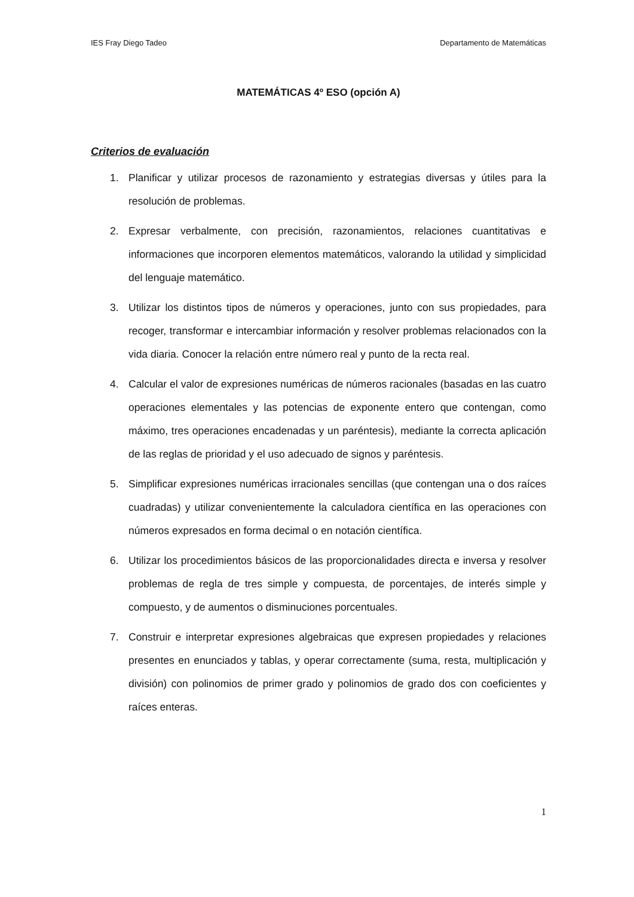IES Fray Diego Tadeo Departamento de Matemáticas
MATEMÁTICAS 4º ESO (opción A)
Criterios de evaluación
1. Planificar y utilizar procesos de razonamiento y estrategias diversas y útiles para la resolución de problemas.
2. Expresar verbalmente, con precisión, razonamientos, relaciones cuantitativas e informaciones que incorporen elementos matemáticos, valorando la utilidad y simplicidad del lenguaje matemático.
3. Utilizar los distintos tipos de números y operaciones, junto con sus propiedades, para recoger, transformar e intercambiar información y resolver problemas relacionados con la vida diaria. Conocer la relación entre número real y punto de la recta real.
4. Calcular el valor de expresiones numéricas de números racionales (basadas en las cuatro operaciones elementales y las potencias de exponente entero que contengan, como máximo, tres operaciones encadenadas y un paréntesis), mediante la correcta aplicación de las reglas de prioridad y el uso adecuado de signos y paréntesis.
5. Simplificar expresiones numéricas irracionales sencillas (que contengan una o dos raíces cuadradas) y utilizar convenientemente la calculadora científica en las operaciones con números expresados en forma decimal o en notación científica.
6. Utilizar los procedimientos básicos de las proporcionalidades directa e inversa y resolver problemas de regla de tres simple y compuesta, de porcentajes, de interés simple y compuesto, y de aumentos o disminuciones porcentuales.
7. Construir e interpretar expresiones algebraicas que expresen propiedades y relaciones presentes en enunciados y tablas, y operar correctamente (suma, resta, multiplicación y división) con polinomios de primer grado y polinomios de grado dos con coeficientes y raíces enteras.
1